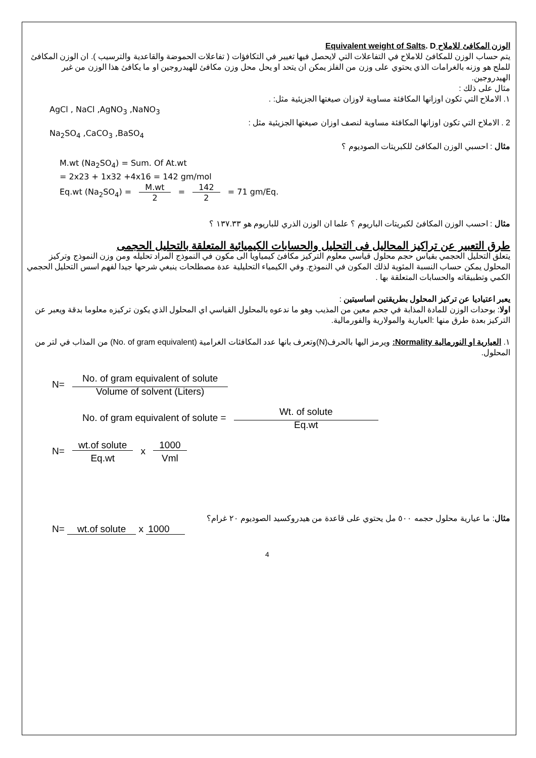الوزن المكافئ للاملاح Equivalent weight of Salts. D
يتم حساب الوزن للمكافئ للاملاح في التفاعلات التي لايحصل فيها تغيير في التكافؤات ( تفاعلات الحموضة والقاعدية والترسيب ). ان الوزن المكافئ للملح هو وزنه بالغرامات الذي يحتوي على وزن من الفلز يمكن ان يتحد او يحل محل وزن مكافئ للهيدروجين او ما يكافئ هذا الوزن من غير الهيدروجين.
مثال على ذلك :
١. الاملاح التي تكون اوزانها المكافئة مساوية لاوزان صيغتها الجزيئية مثل: .
AgCl , NaCl ,AgNO<sub>3</sub> ,NaNO<sub>3</sub>
2 . الاملاح التي تكون اوزانها المكافئة مساوية لنصف اوزان صيغتها الجزيئية مثل :
Na<sub>2</sub>SO<sub>4</sub> ,CaCO<sub>3</sub> ,BaSO<sub>4</sub>
مثال : احسبي الوزن المكافئ للكبريتات الصوديوم ؟
M.wt (Na<sub>2</sub>SO<sub>4</sub>) = Sum. Of At.wt
= 2x23 + 1x32 +4x16 = 142 gm/mol
Eq.wt (Na<sub>2</sub>SO<sub>4</sub>) = M.wt
2 = 142
2 = 71 gm/Eq.
مثال : احسب الوزن المكافئ لكبريتات الباريوم ؟ علما ان الوزن الذري للباريوم هو ١٣٧.٣٣ ؟
طرق التعبير عن تراكيز المحاليل فى التحليل والحسابات الكيميائية المتعلقة بالتحليل الحجمى
يتعلق التحليل الحجمي بقياس حجم محلول قياسي معلوم التركيز مكافئ كيمياويا الى مكون في النموذج المراد تحليله ومن وزن النموذج وتركيز المحلول يمكن حساب النسبة المئوية لذلك المكون في النموذج. وفي الكيمياء التحليلية عدة مصطلحات ينبغي شرحها جيدا لفهم اسس التحليل الحجمي الكمي وتطبيقاته والحسابات المتعلقة بها .
يعبر اعتياديا عن تركيز المحلول بطريقتين اساسيتين :
اولا: بوحدات الوزن للمادة المذابة في جحم معين من المذيب وهو ما ندعوه بالمحلول القياسي اي المحلول الذي يكون تركيزه معلوما بدقة ويعبر عن التركيز بعدة طرق منها :العيارية والمولارية والفورمالية.
١. العيارية او النورمالية Normality: ويرمز اليها بالحرف(N)وتعرف بانها عدد المكافئات الغرامية (No. of gram equivalent) من المذاب في لتر من المحلول.
N= No. of gram equivalent of solute
Volume of solvent (Liters)
No. of gram equivalent of solute = Wt. of solute
Eq.wt
N= wt.of solute
Eq.wt x 1000
Vml
مثال: ما عيارية محلول حجمه ٥٠٠ مل يحتوي على قاعدة من هيدروكسيد الصوديوم ٢٠ غرام؟
N= wt.of solute x 1000
4